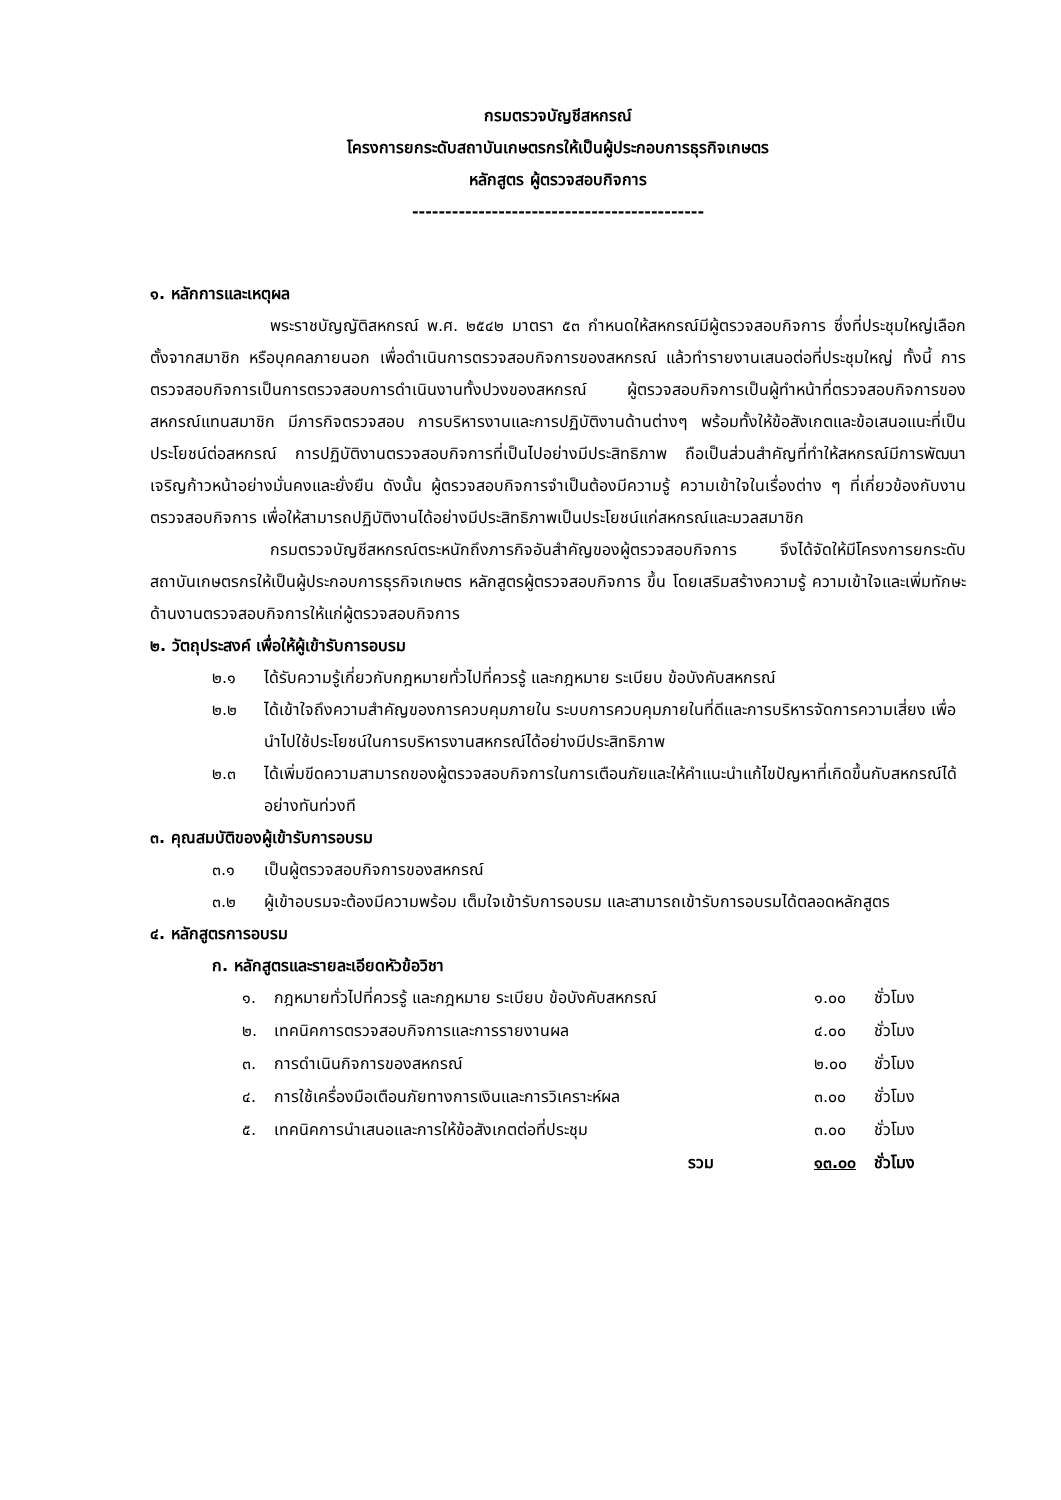กรมตรวจบัญชีสหกรณ์
โครงการยกระดับสถาบันเกษตรกรให้เป็นผู้ประกอบการธุรกิจเกษตร
หลักสูตร ผู้ตรวจสอบกิจการ
--------------------------------------------
๑. หลักการและเหตุผล
พระราชบัญญัติสหกรณ์ พ.ศ. ๒๕๔๒ มาตรา ๕๓ กำหนดให้สหกรณ์มีผู้ตรวจสอบกิจการ ซึ่งที่ประชุมใหญ่เลือกตั้งจากสมาชิก หรือบุคคลภายนอก เพื่อดำเนินการตรวจสอบกิจการของสหกรณ์ แล้วทำรายงานเสนอต่อที่ประชุมใหญ่ ทั้งนี้ การตรวจสอบกิจการเป็นการตรวจสอบการดำเนินงานทั้งปวงของสหกรณ์ ผู้ตรวจสอบกิจการเป็นผู้ทำหน้าที่ตรวจสอบกิจการของสหกรณ์แทนสมาชิก มีภารกิจตรวจสอบ การบริหารงานและการปฏิบัติงานด้านต่างๆ พร้อมทั้งให้ข้อสังเกตและข้อเสนอแนะที่เป็นประโยชน์ต่อสหกรณ์ การปฏิบัติงานตรวจสอบกิจการที่เป็นไปอย่างมีประสิทธิภาพ ถือเป็นส่วนสำคัญที่ทำให้สหกรณ์มีการพัฒนา เจริญก้าวหน้าอย่างมั่นคงและยั่งยืน ดังนั้น ผู้ตรวจสอบกิจการจำเป็นต้องมีความรู้ ความเข้าใจในเรื่องต่าง ๆ ที่เกี่ยวข้องกับงานตรวจสอบกิจการ เพื่อให้สามารถปฏิบัติงานได้อย่างมีประสิทธิภาพเป็นประโยชน์แก่สหกรณ์และมวลสมาชิก
กรมตรวจบัญชีสหกรณ์ตระหนักถึงภารกิจอันสำคัญของผู้ตรวจสอบกิจการ จึงได้จัดให้มีโครงการยกระดับสถาบันเกษตรกรให้เป็นผู้ประกอบการธุรกิจเกษตร หลักสูตรผู้ตรวจสอบกิจการ ขึ้น โดยเสริมสร้างความรู้ ความเข้าใจและเพิ่มทักษะด้านงานตรวจสอบกิจการให้แก่ผู้ตรวจสอบกิจการ
๒. วัตถุประสงค์ เพื่อให้ผู้เข้ารับการอบรม
๒.๑ ได้รับความรู้เกี่ยวกับกฎหมายทั่วไปที่ควรรู้ และกฎหมาย ระเบียบ ข้อบังคับสหกรณ์
๒.๒ ได้เข้าใจถึงความสำคัญของการควบคุมภายใน ระบบการควบคุมภายในที่ดีและการบริหารจัดการความเสี่ยง เพื่อนำไปใช้ประโยชน์ในการบริหารงานสหกรณ์ได้อย่างมีประสิทธิภาพ
๒.๓ ได้เพิ่มขีดความสามารถของผู้ตรวจสอบกิจการในการเตือนภัยและให้คำแนะนำแก้ไขปัญหาที่เกิดขึ้นกับสหกรณ์ได้อย่างทันท่วงที
๓. คุณสมบัติของผู้เข้ารับการอบรม
๓.๑ เป็นผู้ตรวจสอบกิจการของสหกรณ์
๓.๒ ผู้เข้าอบรมจะต้องมีความพร้อม เต็มใจเข้ารับการอบรม และสามารถเข้ารับการอบรมได้ตลอดหลักสูตร
๔. หลักสูตรการอบรม
ก. หลักสูตรและรายละเอียดหัวข้อวิชา
| ๑. | กฎหมายทั่วไปที่ควรรู้ และกฎหมาย ระเบียบ ข้อบังคับสหกรณ์ | ๑.๐๐ | ชั่วโมง |
| ๒. | เทคนิคการตรวจสอบกิจการและการรายงานผล | ๔.๐๐ | ชั่วโมง |
| ๓. | การดำเนินกิจการของสหกรณ์ | ๒.๐๐ | ชั่วโมง |
| ๔. | การใช้เครื่องมือเตือนภัยทางการเงินและการวิเคราะห์ผล | ๓.๐๐ | ชั่วโมง |
| ๕. | เทคนิคการนำเสนอและการให้ข้อสังเกตต่อที่ประชุม | ๓.๐๐ | ชั่วโมง |
| | รวม | ๑๓.๐๐ | ชั่วโมง |